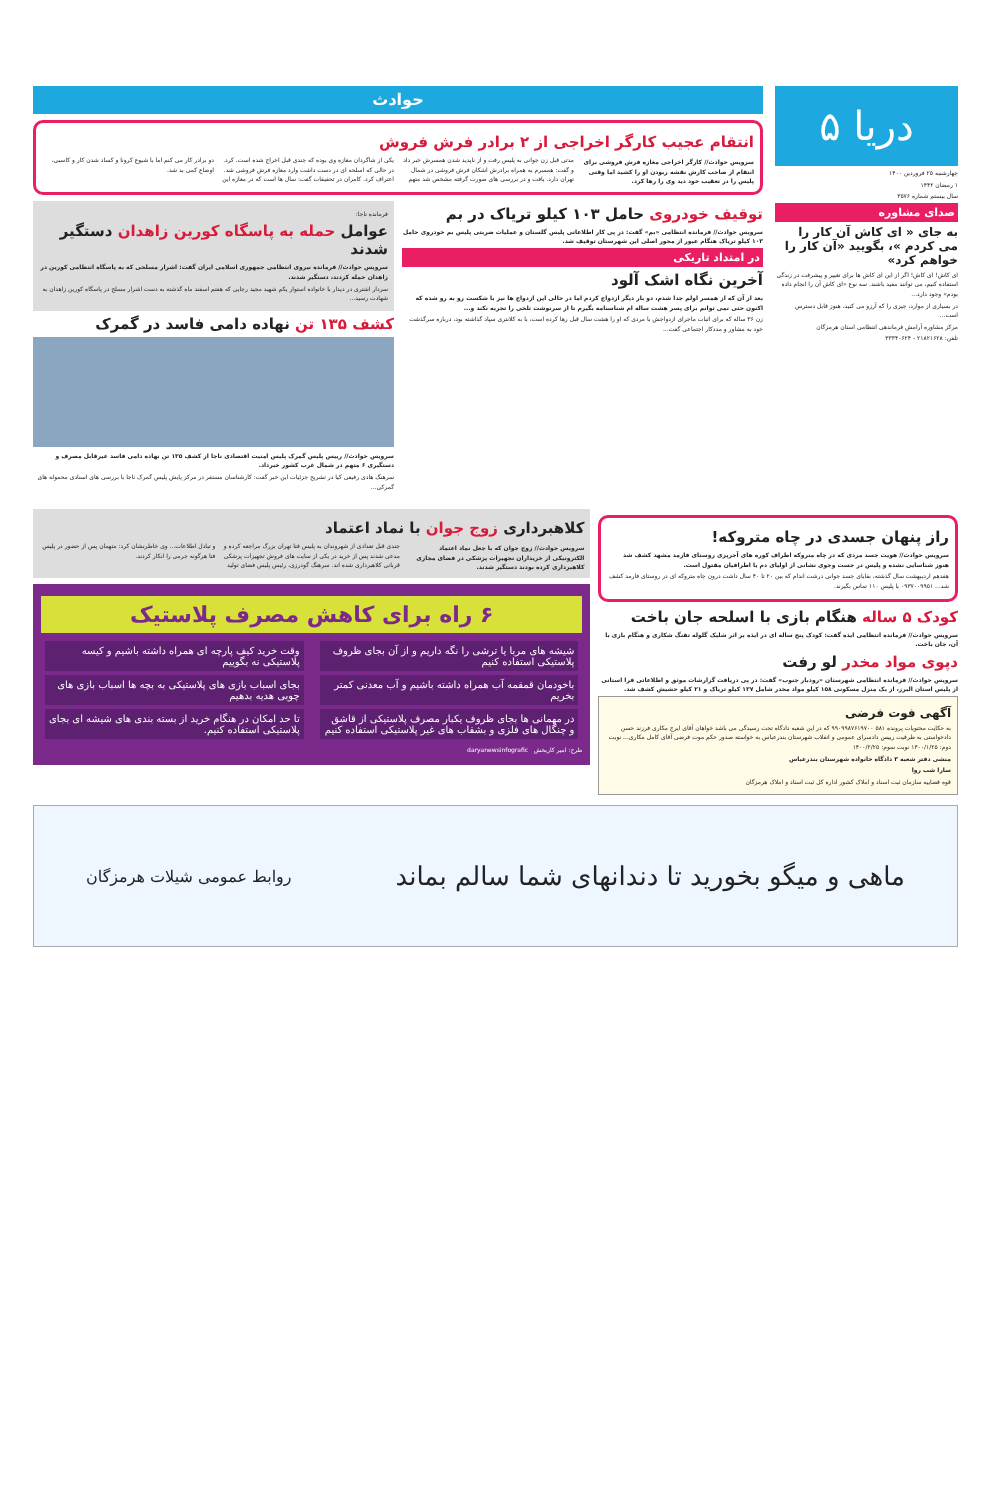دریا ۵
چهارشنبه ۲۵ فروردین ۱۴۰۰
۱ رمضان ۱۴۴۲
سال بیستم شماره ۳۵۷۶
صدای مشاوره
به جای « ای کاش آن کار را می کردم »، بگویید «آن کار را خواهم کرد»
ای کاش! ای کاش! اگر از این ای کاش ها برای تغییر و پیشرفت در زندگی استفاده کنیم، می توانند مفید باشند. سه نوع «ای کاش آن را انجام داده بودم» وجود دارد...
در بسیاری از موارد، چیزی را که آرزو می کنید، هنوز قابل دسترس است...
مرکز مشاوره آرامش فرماندهی انتظامی استان هرمزگان
تلفن: ۲۱۸۲۱۶۲۸ - ۳۳۳۴۰۶۲۴
حوادث
انتقام عجیب کارگر اخراجی از ۲ برادر فرش فروش
سرویس حوادث// کارگر اخراجی مغازه فرش فروشی برای انتقام از صاحب کارش نقشه ربودن او را کشید اما وقتی پلیس را در تعقیب خود دید وی را رها کرد.
مدتی قبل زن جوانی به پلیس رفت و از ناپدید شدن همسرش خبر داد و گفت: همسرم به همراه برادرش اشکان فرش فروشی در شمال تهران دارد. یافت و در بررسی های صورت گرفته مشخص شد متهم یکی از شاگردان مغازه وی بوده که چندی قبل اخراج شده است. کرد. در حالی که اسلحه ای در دست داشت وارد مغازه فرش فروشی شد. اعتراف کرد. کامران در تحقیقات گفت: سال ها است که در مغازه این دو برادر کار می کنم اما با شیوع کرونا و کساد شدن کار و کاسبی، اوضاع کمی بد شد.
توقیف خودروی حامل ۱۰۳ کیلو تریاک در بم
سرویس حوادث// فرمانده انتظامی «بم» گفت: در پی کار اطلاعاتی پلیس گلستان و عملیات ضربتی پلیس بم خودروی حامل ۱۰۳ کیلو تریاک هنگام عبور از محور اصلی این شهرستان توقیف شد.
در امتداد تاریکی
آخرین نگاه اشک آلود
بعد از آن که از همسر اولم جدا شدم، دو بار دیگر ازدواج کردم اما در حالی این ازدواج ها نیز با شکست رو به رو شده که اکنون حتی نمی توانم برای پسر هشت ساله ام شناسنامه بگیرم تا از سرنوشت تلخی را تجربه نکند و...
زن ۳۶ ساله که برای اثبات ماجرای ازدواجش با مردی که او را هشت سال قبل رها کرده است، با به کلانتری سپاد گذاشته بود، درباره سرگذشت خود به مشاور و مددکار اجتماعی گفت...
فرمانده ناجا:
عوامل حمله به پاسگاه کورین زاهدان دستگیر شدند
سرویس حوادث// فرمانده نیروی انتظامی جمهوری اسلامی ایران گفت: اشرار مسلحی که به پاسگاه انتظامی کورین در زاهدان حمله کردند، دستگیر شدند.
سردار اشتری در دیدار با خانواده استوار یکم شهید مجید رجایی که هفتم اسفند ماه گذشته به دست اشرار مسلح در پاسگاه کورین زاهدان به شهادت رسید...
کشف ۱۳۵ تن نهاده دامی فاسد در گمرک
سرویس حوادث// رییس پلیس گمرک پلیس امنیت اقتصادی ناجا از کشف ۱۳۵ تن نهاده دامی فاسد غیرقابل مصرف و دستگیری ۶ متهم در شمال غرب کشور خبرداد.
سرهنگ هادی رفیعی کیا در تشریح جزئیات این خبر گفت: کارشناسان مستقر در مرکز پایش پلیس گمرک ناجا با بررسی های اسنادی محموله های گمرکی...
راز پنهان جسدی در چاه متروکه!
سرویس حوادث// هویت جسد مردی که در چاه متروکه اطراف کوره های آجرپزی روستای فارمد مشهد کشف شد هنوز شناسایی نشده و پلیس در جست وجوی نشانی از اولیای دم یا اطرافیان مقتول است.
هفدهم اردیبهشت سال گذشته، بقایای جسد جوانی درشت اندام که بین ۲۰ تا ۴۰ سال داشت درون چاه متروکه ای در روستای فارمد کشف شد... ۰۹۳۷۰۰۹۹۵۱ یا پلیس ۱۱۰ تماس بگیرند.
کودک ۵ ساله هنگام بازی با اسلحه جان باخت
سرویس حوادث// فرمانده انتظامی ایذه گفت: کودک پنج ساله ای در ایذه بر اثر شلیک گلوله تفنگ شکاری و هنگام بازی با آن، جان باخت.
دپوی مواد مخدر لو رفت
سرویس حوادث// فرمانده انتظامی شهرستان «رودبار جنوب» گفت: در پی دریافت گزارشات موثق و اطلاعاتی فرا استانی از پلیس استان البرز، از یک منزل مسکونی ۱۵۸ کیلو مواد مخدر شامل ۱۳۷ کیلو تریاک و ۲۱ کیلو حشیش کشف شد.
آگهی فوت فرضی
به حکایت محتویات پرونده ۵۸۱ ۹۹۰۹۹۸۷۶۱۹۷۰۰ که در این شعبه دادگاه تحت رسیدگی می باشد خواهان آقای ایرج مکاری فرزند حسن دادخواستی به طرفیت رییس دادسرای عمومی و انقلاب شهرستان بندرعباس به خواسته صدور حکم موت فرضی آقای کامل مکاری... نوبت دوم: ۱۴۰۰/۱/۲۵ نوبت سوم: ۱۴۰۰/۲/۲۵
منشی دفتر شعبه ۳ دادگاه خانواده شهرستان بندرعباس
سارا شب روا
قوه قضاییه سازمان ثبت اسناد و املاک کشور اداره کل ثبت اسناد و املاک هرمزگان
کلاهبرداری زوج جوان با نماد اعتماد
سرویس حوادث// زوج جوان که با جعل نماد اعتماد الکترونیکی از خریداران تجهیزات پزشکی در فضای مجازی کلاهبرداری کرده بودند دستگیر شدند.
جندی قبل تعدادی از شهروندان به پلیس فتا تهران بزرگ مراجعه کرده و مدعی شدند پس از خرید در یکی از سایت های فروش تجهیزات پزشکی قربانی کلاهبرداری شده اند. سرهنگ گودرزی، رئیس پلیس فضای تولید و تبادل اطلاعات... وی خاطرنشان کرد: متهمان پس از حضور در پلیس فتا هرگونه جرمی را انکار کردند.
۶ راه برای کاهش مصرف پلاستیک
شیشه های مربا یا ترشی را نگه داریم و از آن بجای ظروف پلاستیکی استفاده کنیم
باخودمان قمقمه آب همراه داشته باشیم و آب معدنی کمتر بخریم
در مهمانی ها بجای ظروف یکبار مصرف پلاستیکی از قاشق و چنگال های فلزی و بشقاب های غیر پلاستیکی استفاده کنیم
وقت خرید کیف پارچه ای همراه داشته باشیم و کیسه پلاستیکی نه بگوییم
بجای اسباب بازی های پلاستیکی به بچه ها اسباب بازی های چوبی هدیه بدهیم
تا حد امکان در هنگام خرید از بسته بندی های شیشه ای بجای پلاستیکی استفاده کنیم.
طرح: امیر کاربخش daryanewsinfografic
ماهی و میگو بخورید تا دندانهای شما سالم بماند روابط عمومی شیلات هرمزگان